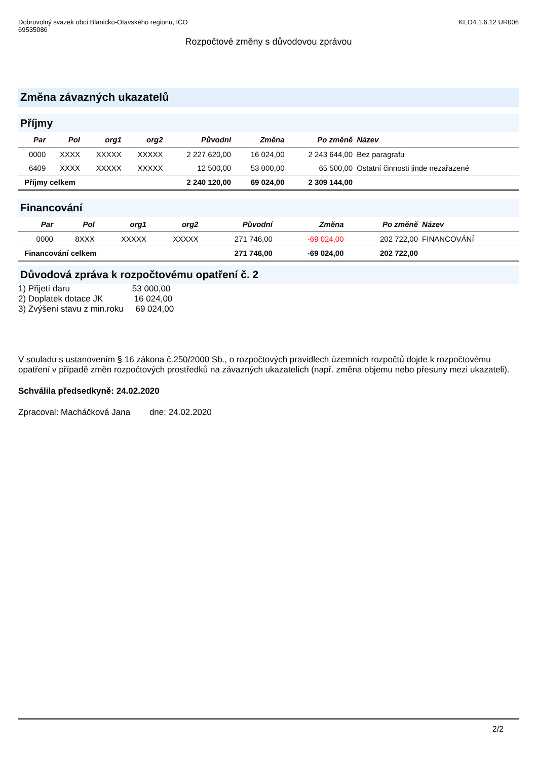Dobrovolný svazek obcí Blanicko-Otavského regionu, IČO
69535086
KEO4 1.6.12 UR006
Rozpočtové změny s důvodovou zprávou
Změna závazných ukazatelů
Příjmy
| Par | Pol | org1 | org2 | Původní | Změna | Po změně | Název |
| --- | --- | --- | --- | --- | --- | --- | --- |
| 0000 | XXXX | XXXXX | XXXXX | 2 227 620,00 | 16 024,00 | 2 243 644,00 | Bez paragrafu |
| 6409 | XXXX | XXXXX | XXXXX | 12 500,00 | 53 000,00 | 65 500,00 | Ostatní činnosti jinde nezařazené |
| Příjmy celkem | | | | 2 240 120,00 | 69 024,00 | 2 309 144,00 | |
Financování
| Par | Pol | org1 | org2 | Původní | Změna | Po změně | Název |
| --- | --- | --- | --- | --- | --- | --- | --- |
| 0000 | 8XXX | XXXXX | XXXXX | 271 746,00 | -69 024,00 | 202 722,00 | FINANCOVÁNÍ |
| Financování celkem | | | | 271 746,00 | -69 024,00 | 202 722,00 | |
Důvodová zpráva k rozpočtovému opatření č. 2
1) Přijetí daru 53 000,00
2) Doplatek dotace JK 16 024,00
3) Zvýšení stavu z min.roku 69 024,00
V souladu s ustanovením § 16 zákona č.250/2000 Sb., o rozpočtových pravidlech územních rozpočtů dojde k rozpočtovému opatření v případě změn rozpočtových prostředků na závazných ukazatelích (např. změna objemu nebo přesuny mezi ukazateli).
Schválila předsedkyně: 24.02.2020
Zpracoval: Macháčková Jana dne: 24.02.2020
2/2